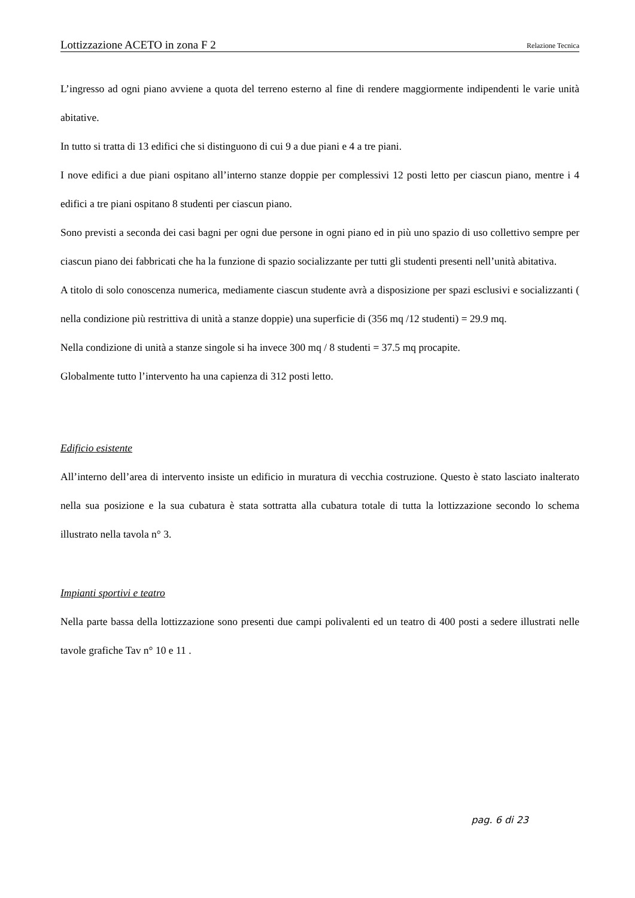Lottizzazione ACETO in zona F 2 Relazione Tecnica
L’ingresso ad ogni piano avviene a quota del terreno esterno al fine di rendere maggiormente indipendenti le varie unità abitative.
In tutto si tratta di 13 edifici che si distinguono di cui 9 a due piani e 4 a tre piani.
I nove edifici a due piani ospitano all’interno stanze doppie per complessivi 12 posti letto per ciascun piano, mentre i 4 edifici a tre piani ospitano 8 studenti per ciascun piano.
Sono previsti a seconda dei casi bagni per ogni due persone in ogni piano ed in più uno spazio di uso collettivo sempre per ciascun piano dei fabbricati che ha la funzione di spazio socializzante per tutti gli studenti presenti nell’unità abitativa.
A titolo di solo conoscenza numerica, mediamente ciascun studente avrà a disposizione per spazi esclusivi e socializzanti ( nella condizione più restrittiva di unità a stanze doppie) una superficie di (356 mq /12 studenti) = 29.9 mq.
Nella condizione di unità a stanze singole si ha invece 300 mq / 8 studenti = 37.5 mq procapite.
Globalmente tutto l’intervento ha una capienza di 312 posti letto.
Edificio esistente
All’interno dell’area di intervento insiste un edificio in muratura di vecchia costruzione. Questo è stato lasciato inalterato nella sua posizione e la sua cubatura è stata sottratta alla cubatura totale di tutta la lottizzazione secondo lo schema illustrato nella tavola n° 3.
Impianti sportivi e teatro
Nella parte bassa della lottizzazione sono presenti due campi polivalenti ed un teatro di 400 posti a sedere illustrati nelle tavole grafiche Tav n° 10 e 11 .
pag. 6 di 23